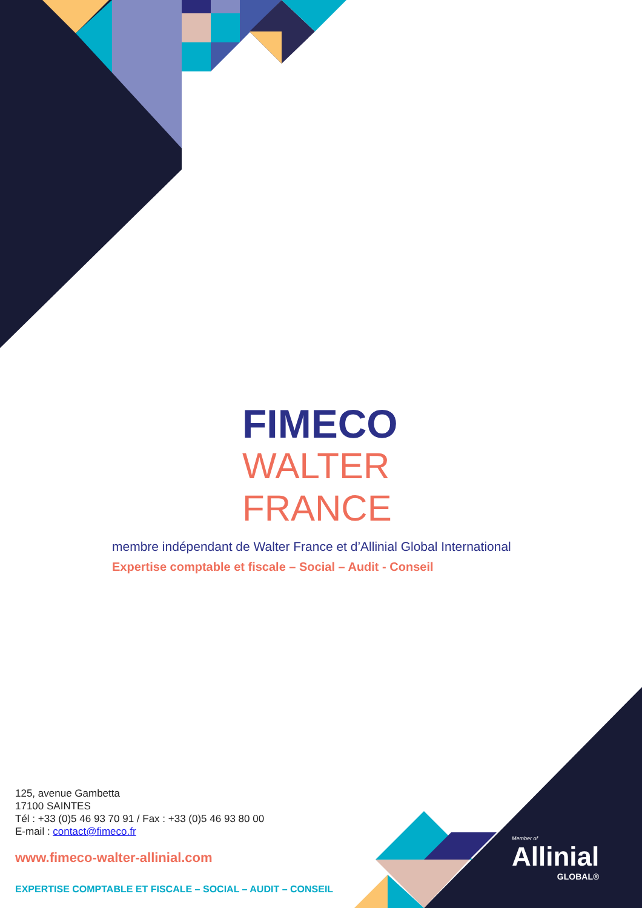FIMECO
WALTER FRANCE
membre indépendant de Walter France et d’Allinial Global International
Expertise comptable et fiscale – Social – Audit - Conseil
125, avenue Gambetta
17100 SAINTES
Tél : +33 (0)5 46 93 70 91 / Fax : +33 (0)5 46 93 80 00
E-mail : contact@fimeco.fr
www.fimeco-walter-allinial.com
EXPERTISE COMPTABLE ET FISCALE – SOCIAL – AUDIT – CONSEIL
Member of
Allinial
GLOBAL®